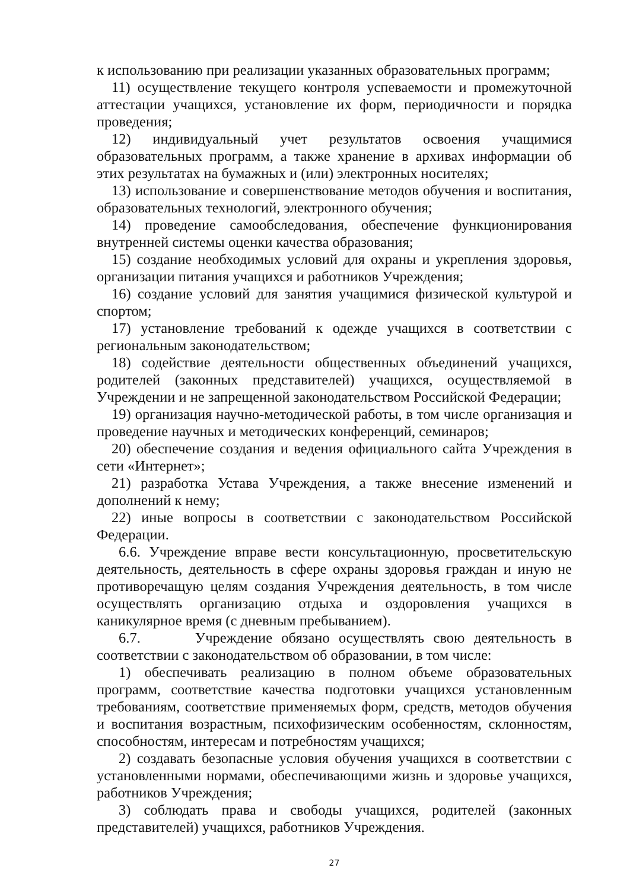к использованию при реализации указанных образовательных программ;
11) осуществление текущего контроля успеваемости и промежуточной аттестации учащихся, установление их форм, периодичности и порядка проведения;
12) индивидуальный учет результатов освоения учащимися образовательных программ, а также хранение в архивах информации об этих результатах на бумажных и (или) электронных носителях;
13) использование и совершенствование методов обучения и воспитания, образовательных технологий, электронного обучения;
14) проведение самообследования, обеспечение функционирования внутренней системы оценки качества образования;
15) создание необходимых условий для охраны и укрепления здоровья, организации питания учащихся и работников Учреждения;
16) создание условий для занятия учащимися физической культурой и спортом;
17) установление требований к одежде учащихся в соответствии с региональным законодательством;
18) содействие деятельности общественных объединений учащихся, родителей (законных представителей) учащихся, осуществляемой в Учреждении и не запрещенной законодательством Российской Федерации;
19) организация научно-методической работы, в том числе организация и проведение научных и методических конференций, семинаров;
20) обеспечение создания и ведения официального сайта Учреждения в сети «Интернет»;
21) разработка Устава Учреждения, а также внесение изменений и дополнений к нему;
22) иные вопросы в соответствии с законодательством Российской Федерации.
6.6. Учреждение вправе вести консультационную, просветительскую деятельность, деятельность в сфере охраны здоровья граждан и иную не противоречащую целям создания Учреждения деятельность, в том числе осуществлять организацию отдыха и оздоровления учащихся в каникулярное время (с дневным пребыванием).
6.7. Учреждение обязано осуществлять свою деятельность в соответствии с законодательством об образовании, в том числе:
1) обеспечивать реализацию в полном объеме образовательных программ, соответствие качества подготовки учащихся установленным требованиям, соответствие применяемых форм, средств, методов обучения и воспитания возрастным, психофизическим особенностям, склонностям, способностям, интересам и потребностям учащихся;
2) создавать безопасные условия обучения учащихся в соответствии с установленными нормами, обеспечивающими жизнь и здоровье учащихся, работников Учреждения;
3) соблюдать права и свободы учащихся, родителей (законных представителей) учащихся, работников Учреждения.
27